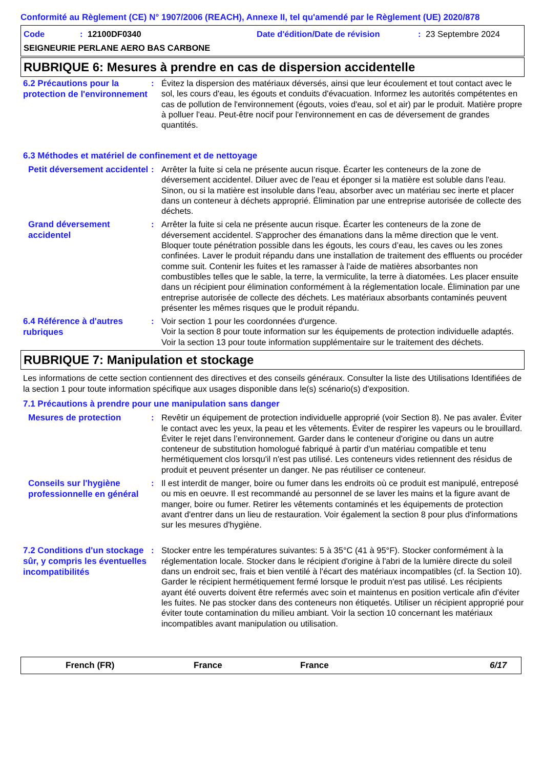Conformité au Règlement (CE) N° 1907/2006 (REACH), Annexe II, tel qu'amendé par le Règlement (UE) 2020/878
Code: 12100DF0340 Date d'édition/Date de révision: 23 Septembre 2024
SEIGNEURIE PERLANE AERO BAS CARBONE
RUBRIQUE 6: Mesures à prendre en cas de dispersion accidentelle
6.2 Précautions pour la protection de l'environnement
: Évitez la dispersion des matériaux déversés, ainsi que leur écoulement et tout contact avec le sol, les cours d'eau, les égouts et conduits d'évacuation. Informez les autorités compétentes en cas de pollution de l'environnement (égouts, voies d'eau, sol et air) par le produit. Matière propre à polluer l’eau. Peut-être nocif pour l'environnement en cas de déversement de grandes quantités.
6.3 Méthodes et matériel de confinement et de nettoyage
Petit déversement accidentel
: Arrêter la fuite si cela ne présente aucun risque. Écarter les conteneurs de la zone de déversement accidentel. Diluer avec de l'eau et éponger si la matière est soluble dans l'eau. Sinon, ou si la matière est insoluble dans l'eau, absorber avec un matériau sec inerte et placer dans un conteneur à déchets approprié. Élimination par une entreprise autorisée de collecte des déchets.
Grand déversement accidentel
: Arrêter la fuite si cela ne présente aucun risque. Écarter les conteneurs de la zone de déversement accidentel. S'approcher des émanations dans la même direction que le vent. Bloquer toute pénétration possible dans les égouts, les cours d’eau, les caves ou les zones confinées. Laver le produit répandu dans une installation de traitement des effluents ou procéder comme suit. Contenir les fuites et les ramasser à l'aide de matières absorbantes non combustibles telles que le sable, la terre, la vermiculite, la terre à diatomées. Les placer ensuite dans un récipient pour élimination conformément à la réglementation locale. Élimination par une entreprise autorisée de collecte des déchets. Les matériaux absorbants contaminés peuvent présenter les mêmes risques que le produit répandu.
6.4 Référence à d'autres rubriques
: Voir section 1 pour les coordonnées d'urgence.
Voir la section 8 pour toute information sur les équipements de protection individuelle adaptés.
Voir la section 13 pour toute information supplémentaire sur le traitement des déchets.
RUBRIQUE 7: Manipulation et stockage
Les informations de cette section contiennent des directives et des conseils généraux. Consulter la liste des Utilisations Identifiées de la section 1 pour toute information spécifique aux usages disponible dans le(s) scénario(s) d'exposition.
7.1 Précautions à prendre pour une manipulation sans danger
Mesures de protection
: Revêtir un équipement de protection individuelle approprié (voir Section 8). Ne pas avaler. Éviter le contact avec les yeux, la peau et les vêtements. Éviter de respirer les vapeurs ou le brouillard. Éviter le rejet dans l’environnement. Garder dans le conteneur d'origine ou dans un autre conteneur de substitution homologué fabriqué à partir d'un matériau compatible et tenu hermétiquement clos lorsqu'il n'est pas utilisé. Les conteneurs vides retiennent des résidus de produit et peuvent présenter un danger. Ne pas réutiliser ce conteneur.
Conseils sur l'hygiène professionnelle en général
: Il est interdit de manger, boire ou fumer dans les endroits où ce produit est manipulé, entreposé ou mis en oeuvre. Il est recommandé au personnel de se laver les mains et la figure avant de manger, boire ou fumer. Retirer les vêtements contaminés et les équipements de protection avant d'entrer dans un lieu de restauration. Voir également la section 8 pour plus d'informations sur les mesures d'hygiène.
7.2 Conditions d'un stockage sûr, y compris les éventuelles incompatibilités
: Stocker entre les températures suivantes: 5 à 35°C (41 à 95°F). Stocker conformément à la réglementation locale. Stocker dans le récipient d'origine à l'abri de la lumière directe du soleil dans un endroit sec, frais et bien ventilé à l'écart des matériaux incompatibles (cf. la Section 10). Garder le récipient hermétiquement fermé lorsque le produit n'est pas utilisé. Les récipients ayant été ouverts doivent être refermés avec soin et maintenus en position verticale afin d'éviter les fuites. Ne pas stocker dans des conteneurs non étiquetés. Utiliser un récipient approprié pour éviter toute contamination du milieu ambiant. Voir la section 10 concernant les matériaux incompatibles avant manipulation ou utilisation.
French (FR) France France 6/17